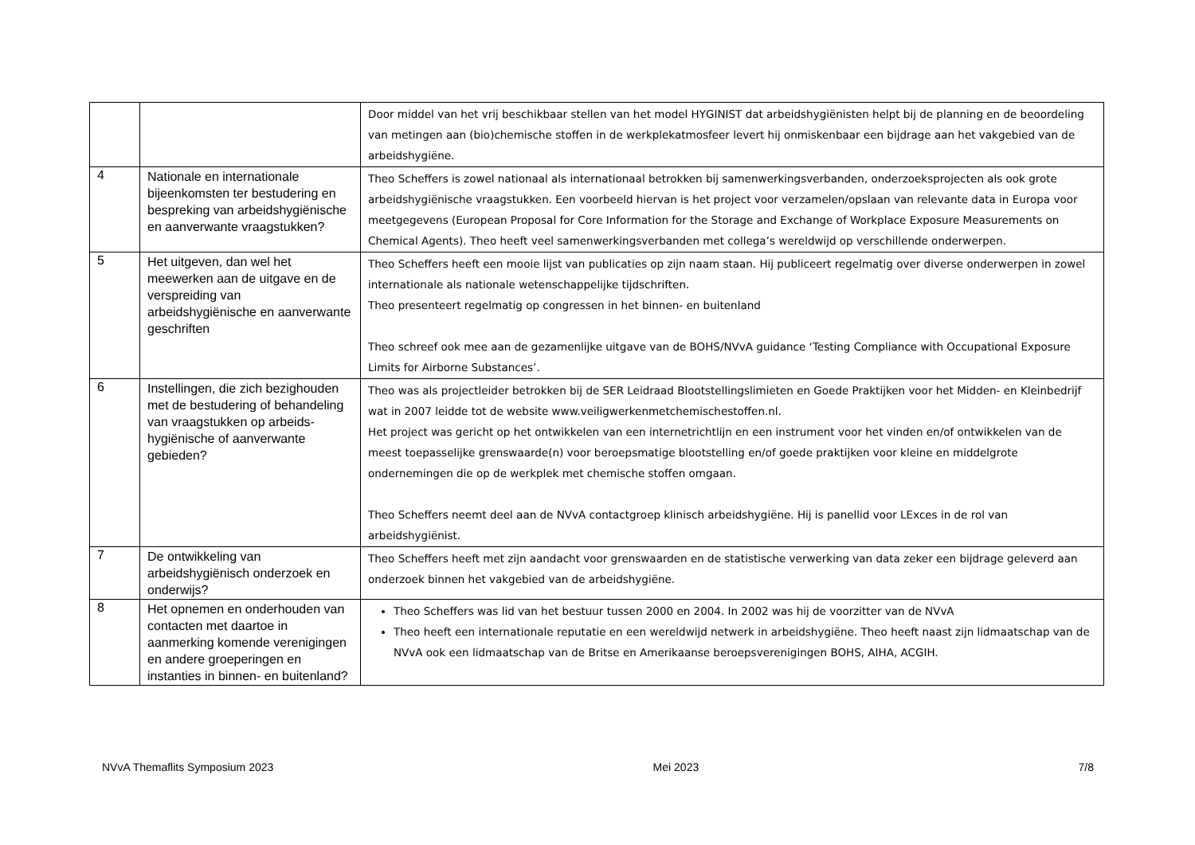| | | Door middel van het vrij beschikbaar stellen van het model HYGINIST dat arbeidshygiënisten helpt bij de planning en de beoordeling van metingen aan (bio)chemische stoffen in de werkplekatmosfeer levert hij onmiskenbaar een bijdrage aan het vakgebied van de arbeidshygiëne. |
| 4 | Nationale en internationale bijeenkomsten ter bestudering en bespreking van arbeidshygiënische en aanverwante vraagstukken? | Theo Scheffers is zowel nationaal als internationaal betrokken bij samenwerkingsverbanden, onderzoeksprojecten als ook grote arbeidshygiënische vraagstukken. Een voorbeeld hiervan is het project voor verzamelen/opslaan van relevante data in Europa voor meetgegevens (European Proposal for Core Information for the Storage and Exchange of Workplace Exposure Measurements on Chemical Agents). Theo heeft veel samenwerkingsverbanden met collega’s wereldwijd op verschillende onderwerpen. |
| 5 | Het uitgeven, dan wel het meewerken aan de uitgave en de verspreiding van arbeidshygiënische en aanverwante geschriften | Theo Scheffers heeft een mooie lijst van publicaties op zijn naam staan. Hij publiceert regelmatig over diverse onderwerpen in zowel internationale als nationale wetenschappelijke tijdschriften. Theo presenteert regelmatig op congressen in het binnen- en buitenland Theo schreef ook mee aan de gezamenlijke uitgave van de BOHS/NVvA guidance ‘Testing Compliance with Occupational Exposure Limits for Airborne Substances’. |
| 6 | Instellingen, die zich bezighouden met de bestudering of behandeling van vraagstukken op arbeids-hygiënische of aanverwante gebieden? | Theo was als projectleider betrokken bij de SER Leidraad Blootstellingslimieten en Goede Praktijken voor het Midden- en Kleinbedrijf wat in 2007 leidde tot de website www.veiligwerkenmetchemischestoffen.nl. Het project was gericht op het ontwikkelen van een internetrichtlijn en een instrument voor het vinden en/of ontwikkelen van de meest toepasselijke grenswaarde(n) voor beroepsmatige blootstelling en/of goede praktijken voor kleine en middelgrote ondernemingen die op de werkplek met chemische stoffen omgaan. Theo Scheffers neemt deel aan de NVvA contactgroep klinisch arbeidshygiëne. Hij is panellid voor LExces in de rol van arbeidshygiënist. |
| 7 | De ontwikkeling van arbeidshygiënisch onderzoek en onderwijs? | Theo Scheffers heeft met zijn aandacht voor grenswaarden en de statistische verwerking van data zeker een bijdrage geleverd aan onderzoek binnen het vakgebied van de arbeidshygiëne. |
| 8 | Het opnemen en onderhouden van contacten met daartoe in aanmerking komende verenigingen en andere groeperingen en instanties in binnen- en buitenland? | Theo Scheffers was lid van het bestuur tussen 2000 en 2004. In 2002 was hij de voorzitter van de NVvA Theo heeft een internationale reputatie en een wereldwijd netwerk in arbeidshygiëne. Theo heeft naast zijn lidmaatschap van de NVvA ook een lidmaatschap van de Britse en Amerikaanse beroepsverenigingen BOHS, AIHA, ACGIH. |
NVvA Themaflits Symposium 2023 Mei 2023 7/8